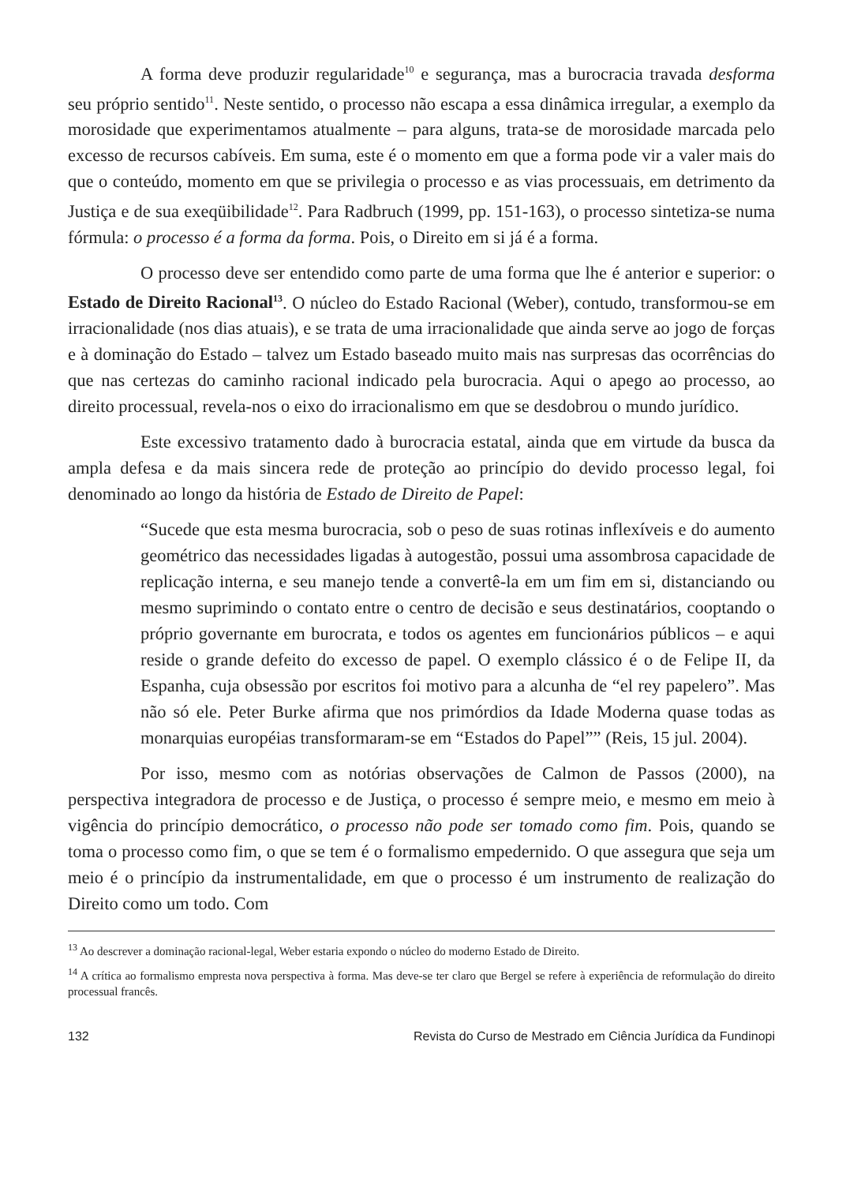A forma deve produzir regularidade<sup>10</sup> e segurança, mas a burocracia travada desforma seu próprio sentido<sup>11</sup>. Neste sentido, o processo não escapa a essa dinâmica irregular, a exemplo da morosidade que experimentamos atualmente – para alguns, trata-se de morosidade marcada pelo excesso de recursos cabíveis. Em suma, este é o momento em que a forma pode vir a valer mais do que o conteúdo, momento em que se privilegia o processo e as vias processuais, em detrimento da Justiça e de sua exeqüibilidade<sup>12</sup>. Para Radbruch (1999, pp. 151-163), o processo sintetiza-se numa fórmula: o processo é a forma da forma. Pois, o Direito em si já é a forma.
O processo deve ser entendido como parte de uma forma que lhe é anterior e superior: o Estado de Direito Racional<sup>13</sup>. O núcleo do Estado Racional (Weber), contudo, transformou-se em irracionalidade (nos dias atuais), e se trata de uma irracionalidade que ainda serve ao jogo de forças e à dominação do Estado – talvez um Estado baseado muito mais nas surpresas das ocorrências do que nas certezas do caminho racional indicado pela burocracia. Aqui o apego ao processo, ao direito processual, revela-nos o eixo do irracionalismo em que se desdobrou o mundo jurídico.
Este excessivo tratamento dado à burocracia estatal, ainda que em virtude da busca da ampla defesa e da mais sincera rede de proteção ao princípio do devido processo legal, foi denominado ao longo da história de Estado de Direito de Papel:
“Sucede que esta mesma burocracia, sob o peso de suas rotinas inflexíveis e do aumento geométrico das necessidades ligadas à autogestão, possui uma assombrosa capacidade de replicação interna, e seu manejo tende a convertê-la em um fim em si, distanciando ou mesmo suprimindo o contato entre o centro de decisão e seus destinatários, cooptando o próprio governante em burocrata, e todos os agentes em funcionários públicos – e aqui reside o grande defeito do excesso de papel. O exemplo clássico é o de Felipe II, da Espanha, cuja obsessão por escritos foi motivo para a alcunha de “el rey papelero”. Mas não só ele. Peter Burke afirma que nos primórdios da Idade Moderna quase todas as monarquias européias transformaram-se em “Estados do Papel”” (Reis, 15 jul. 2004).
Por isso, mesmo com as notórias observações de Calmon de Passos (2000), na perspectiva integradora de processo e de Justiça, o processo é sempre meio, e mesmo em meio à vigência do princípio democrático, o processo não pode ser tomado como fim. Pois, quando se toma o processo como fim, o que se tem é o formalismo empedernido. O que assegura que seja um meio é o princípio da instrumentalidade, em que o processo é um instrumento de realização do Direito como um todo. Com
<sup>13</sup> Ao descrever a dominação racional-legal, Weber estaria expondo o núcleo do moderno Estado de Direito.
<sup>14</sup> A crítica ao formalismo empresta nova perspectiva à forma. Mas deve-se ter claro que Bergel se refere à experiência de reformulação do direito processual francês.
132 Revista do Curso de Mestrado em Ciência Jurídica da Fundinopi